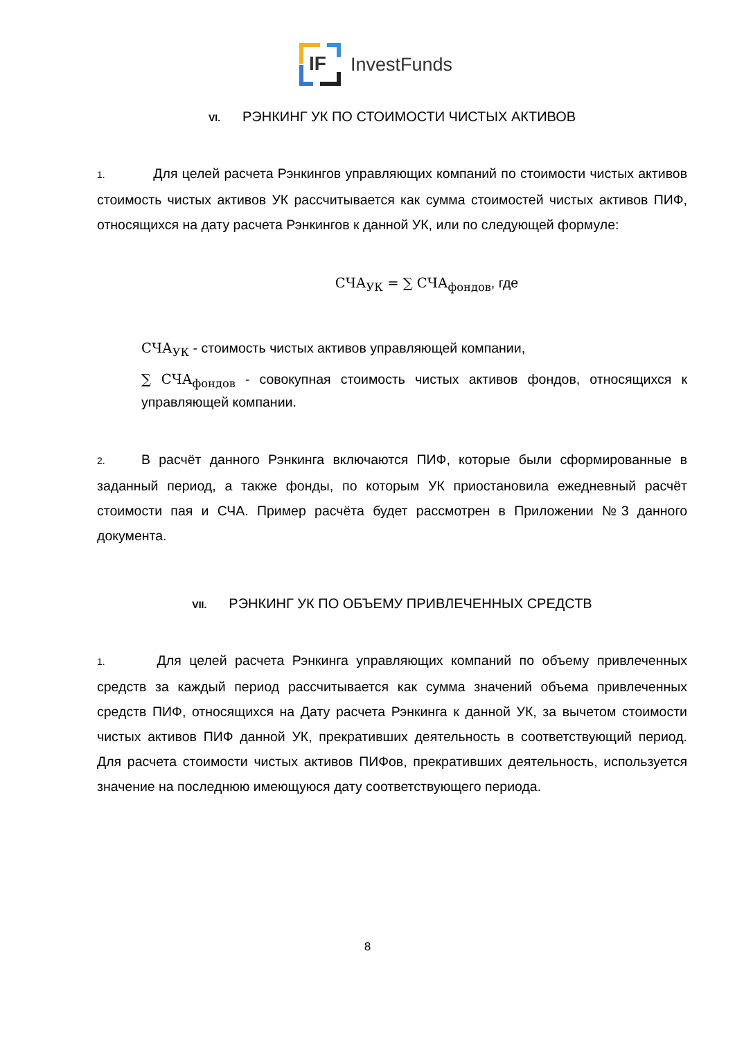IF
InvestFunds
VI. РЭНКИНГ УК ПО СТОИМОСТИ ЧИСТЫХ АКТИВОВ
1. Для целей расчета Рэнкингов управляющих компаний по стоимости чистых активов стоимость чистых активов УК рассчитывается как сумма стоимостей чистых активов ПИФ, относящихся на дату расчета Рэнкингов к данной УК, или по следующей формуле:
СЧА<sub>УК</sub> = ∑ СЧА<sub>фондов</sub>, где
СЧА<sub>УК</sub> - стоимость чистых активов управляющей компании,
∑ СЧА<sub>фондов</sub> - совокупная стоимость чистых активов фондов, относящихся к управляющей компании.
2. В расчёт данного Рэнкинга включаются ПИФ, которые были сформированные в заданный период, а также фонды, по которым УК приостановила ежедневный расчёт стоимости пая и СЧА. Пример расчёта будет рассмотрен в Приложении №3 данного документа.
VII. РЭНКИНГ УК ПО ОБЪЕМУ ПРИВЛЕЧЕННЫХ СРЕДСТВ
1. Для целей расчета Рэнкинга управляющих компаний по объему привлеченных средств за каждый период рассчитывается как сумма значений объема привлеченных средств ПИФ, относящихся на Дату расчета Рэнкинга к данной УК, за вычетом стоимости чистых активов ПИФ данной УК, прекративших деятельность в соответствующий период. Для расчета стоимости чистых активов ПИФов, прекративших деятельность, используется значение на последнюю имеющуюся дату соответствующего периода.
8